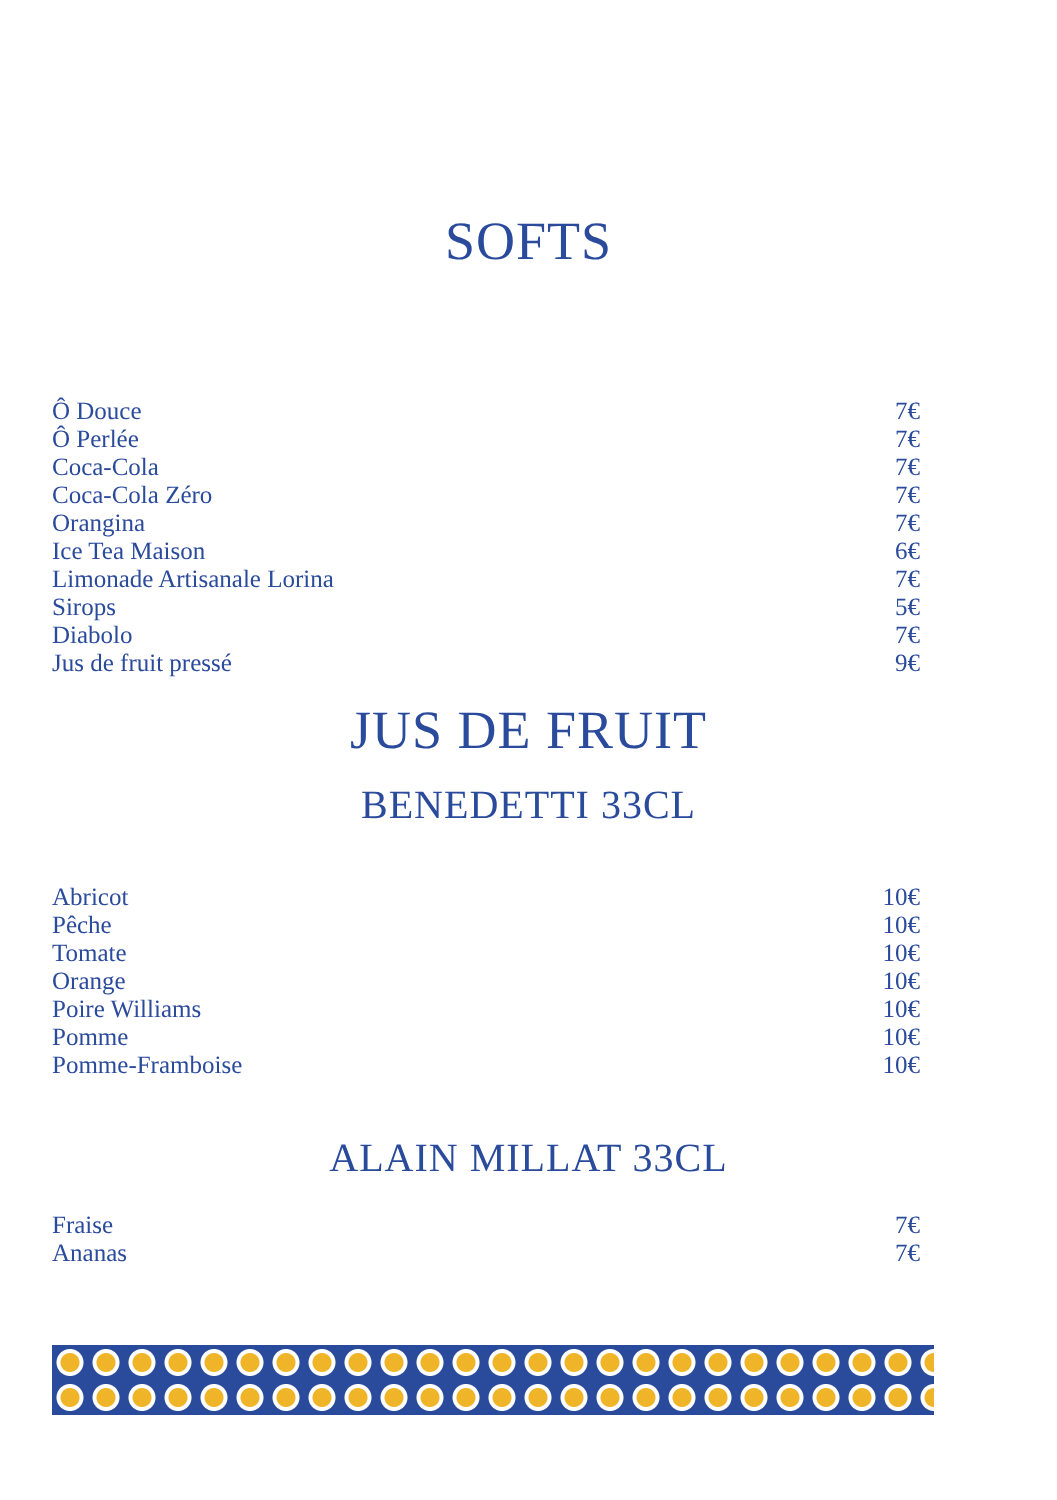SOFTS
Ô Douce 7€
Ô Perlée 7€
Coca-Cola 7€
Coca-Cola Zéro 7€
Orangina 7€
Ice Tea Maison 6€
Limonade Artisanale Lorina 7€
Sirops 5€
Diabolo 7€
Jus de fruit pressé 9€
JUS DE FRUIT
BENEDETTI 33CL
Abricot 10€
Pêche 10€
Tomate 10€
Orange 10€
Poire Williams 10€
Pomme 10€
Pomme-Framboise 10€
ALAIN MILLAT 33CL
Fraise 7€
Ananas 7€